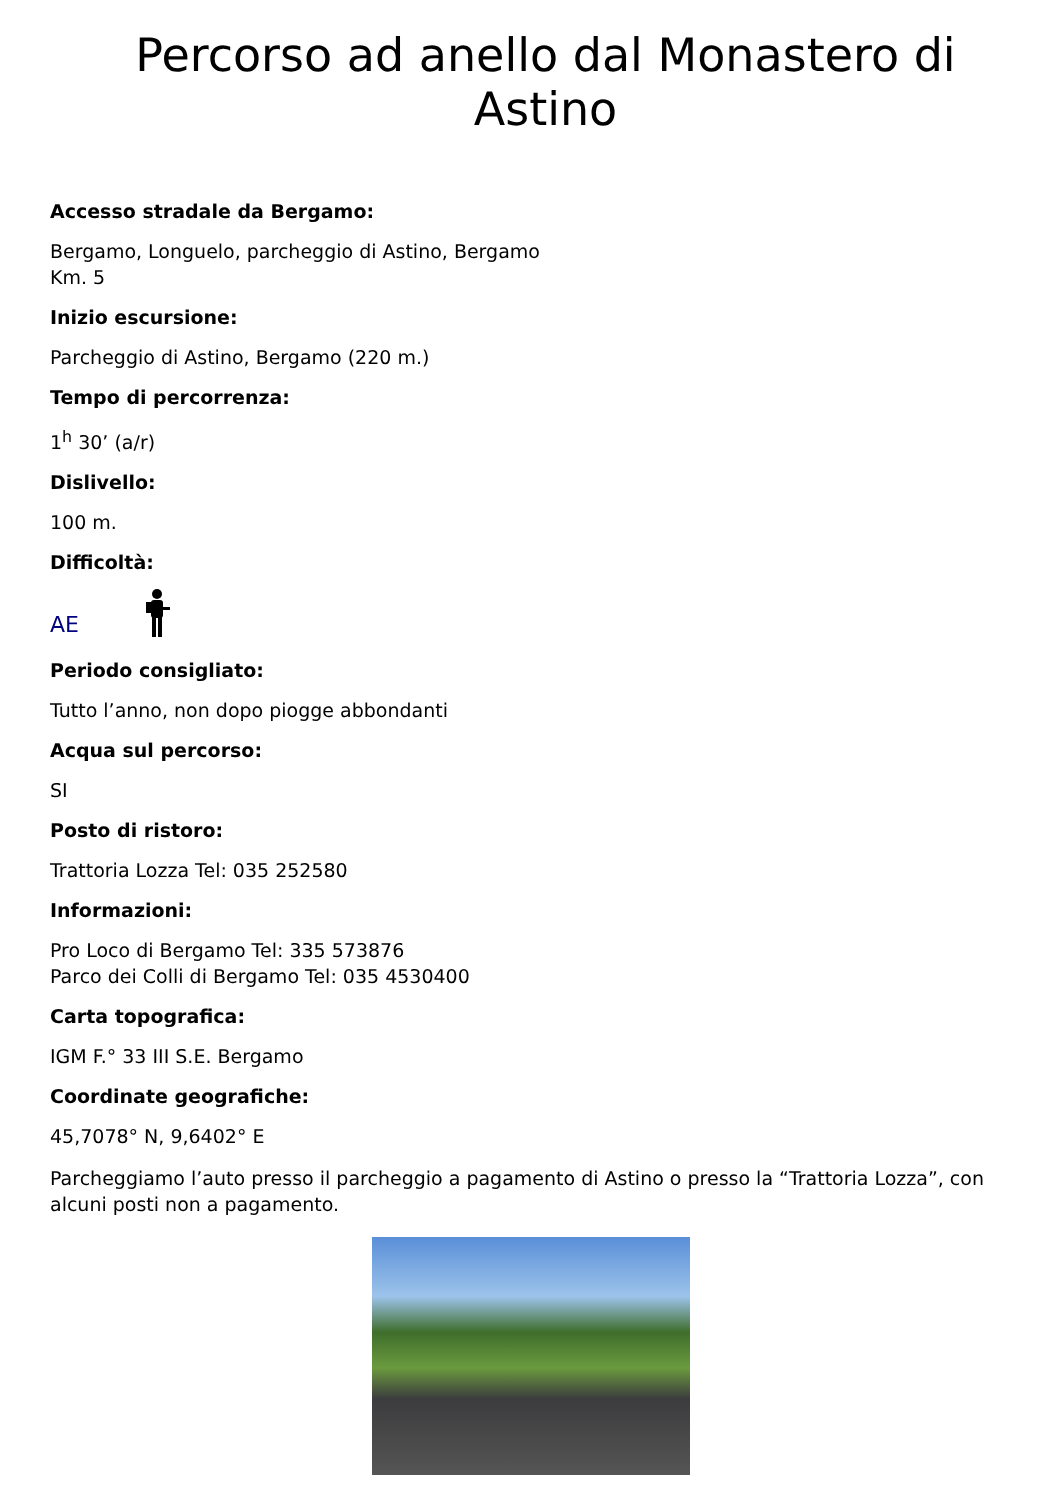Percorso ad anello dal Monastero di Astino
Accesso stradale da Bergamo:
Bergamo, Longuelo, parcheggio di Astino, Bergamo
Km. 5
Inizio escursione:
Parcheggio di Astino, Bergamo (220 m.)
Tempo di percorrenza:
1<sup>h</sup> 30’ (a/r)
Dislivello:
100 m.
Difficoltà:
AE
Periodo consigliato:
Tutto l’anno, non dopo piogge abbondanti
Acqua sul percorso:
SI
Posto di ristoro:
Trattoria Lozza Tel: 035 252580
Informazioni:
Pro Loco di Bergamo Tel: 335 573876
Parco dei Colli di Bergamo Tel: 035 4530400
Carta topografica:
IGM F.° 33 III S.E. Bergamo
Coordinate geografiche:
45,7078° N, 9,6402° E
Parcheggiamo l’auto presso il parcheggio a pagamento di Astino o presso la “Trattoria Lozza”, con alcuni posti non a pagamento.